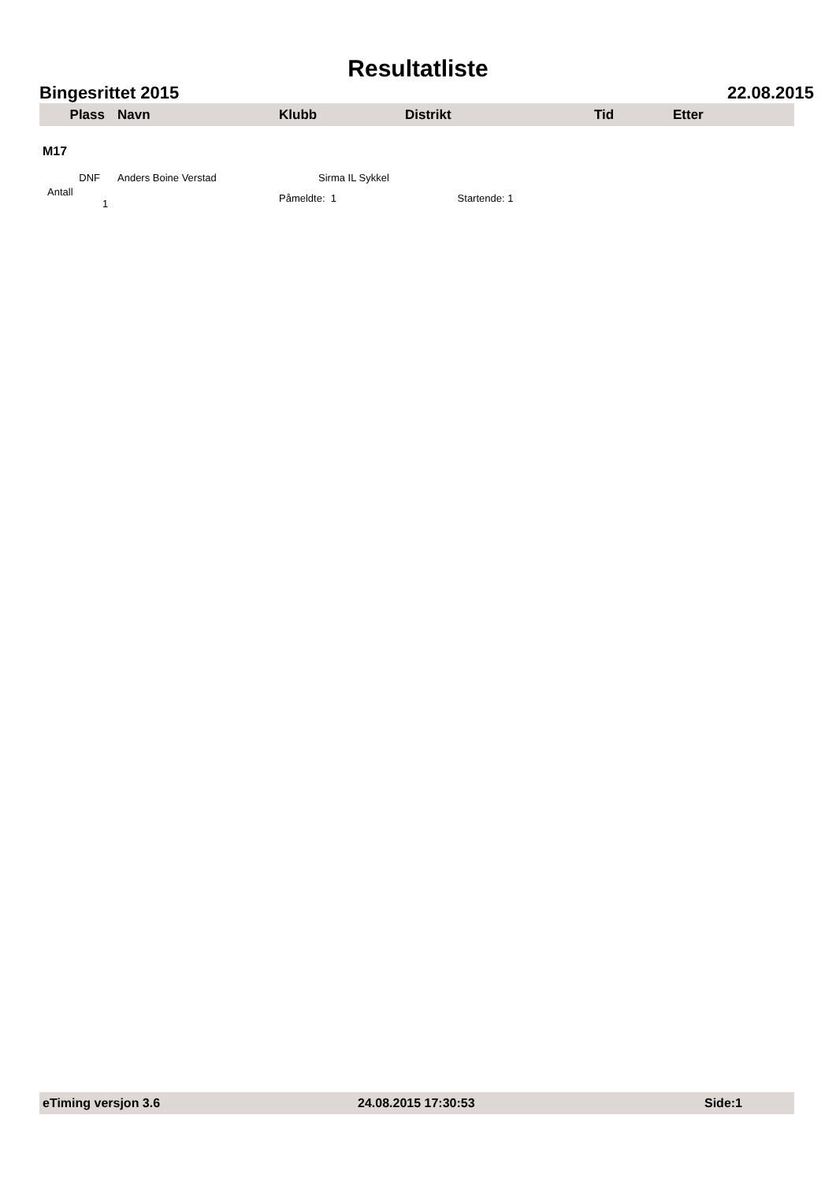Resultatliste
Bingesrittet 2015 22.08.2015
| Plass | Navn | Klubb | Distrikt | Tid | Etter |
| --- | --- | --- | --- | --- | --- |
| M17 | | | | | |
| DNF | Anders Boine Verstad | Sirma IL Sykkel | | | |
| Antall 1 | | Påmeldte: 1 Startende: 1 | | | |
eTiming versjon 3.6 24.08.2015 17:30:53 Side:1